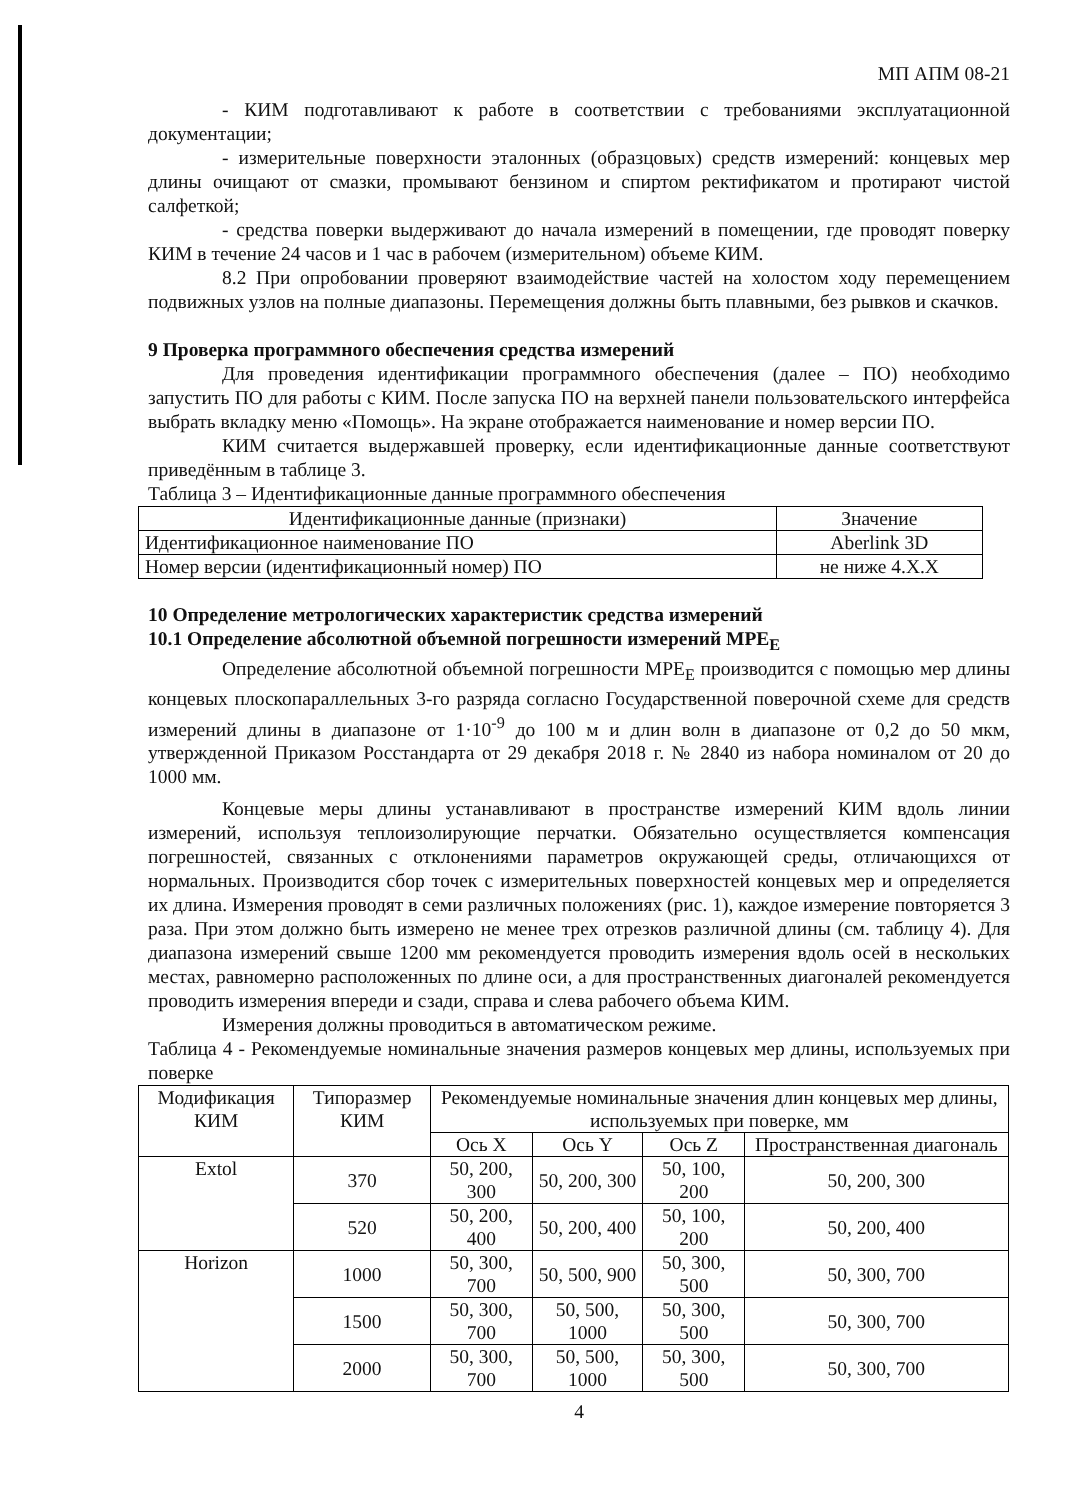МП АПМ 08-21
- КИМ подготавливают к работе в соответствии с требованиями эксплуатационной документации;
- измерительные поверхности эталонных (образцовых) средств измерений: концевых мер длины очищают от смазки, промывают бензином и спиртом ректификатом и протирают чистой салфеткой;
- средства поверки выдерживают до начала измерений в помещении, где проводят поверку КИМ в течение 24 часов и 1 час в рабочем (измерительном) объеме КИМ.
8.2 При опробовании проверяют взаимодействие частей на холостом ходу перемещением подвижных узлов на полные диапазоны. Перемещения должны быть плавными, без рывков и скачков.
9 Проверка программного обеспечения средства измерений
Для проведения идентификации программного обеспечения (далее – ПО) необходимо запустить ПО для работы с КИМ. После запуска ПО на верхней панели пользовательского интерфейса выбрать вкладку меню «Помощь». На экране отображается наименование и номер версии ПО.
КИМ считается выдержавшей проверку, если идентификационные данные соответствуют приведённым в таблице 3.
Таблица 3 – Идентификационные данные программного обеспечения
| Идентификационные данные (признаки) | Значение |
| --- | --- |
| Идентификационное наименование ПО | Aberlink 3D |
| Номер версии (идентификационный номер) ПО | не ниже 4.X.X |
10 Определение метрологических характеристик средства измерений
10.1 Определение абсолютной объемной погрешности измерений MPE<sub>E</sub>
Определение абсолютной объемной погрешности MPE<sub>E</sub> производится с помощью мер длины концевых плоскопараллельных 3-го разряда согласно Государственной поверочной схеме для средств измерений длины в диапазоне от 1·10<sup>-9</sup> до 100 м и длин волн в диапазоне от 0,2 до 50 мкм, утвержденной Приказом Росстандарта от 29 декабря 2018 г. № 2840 из набора номиналом от 20 до 1000 мм.
Концевые меры длины устанавливают в пространстве измерений КИМ вдоль линии измерений, используя теплоизолирующие перчатки. Обязательно осуществляется компенсация погрешностей, связанных с отклонениями параметров окружающей среды, отличающихся от нормальных. Производится сбор точек с измерительных поверхностей концевых мер и определяется их длина. Измерения проводят в семи различных положениях (рис. 1), каждое измерение повторяется 3 раза. При этом должно быть измерено не менее трех отрезков различной длины (см. таблицу 4). Для диапазона измерений свыше 1200 мм рекомендуется проводить измерения вдоль осей в нескольких местах, равномерно расположенных по длине оси, а для пространственных диагоналей рекомендуется проводить измерения впереди и сзади, справа и слева рабочего объема КИМ.
Измерения должны проводиться в автоматическом режиме.
Таблица 4 - Рекомендуемые номинальные значения размеров концевых мер длины, используемых при поверке
| Модификация КИМ | Типоразмер КИМ | Рекомендуемые номинальные значения длин концевых мер длины, используемых при поверке, мм | | | |
| --- | --- | --- | --- | --- | --- |
| | | Ось X | Ось Y | Ось Z | Пространственная диагональ |
| Extol | 370 | 50, 200, 300 | 50, 200, 300 | 50, 100, 200 | 50, 200, 300 |
| | 520 | 50, 200, 400 | 50, 200, 400 | 50, 100, 200 | 50, 200, 400 |
| Horizon | 1000 | 50, 300, 700 | 50, 500, 900 | 50, 300, 500 | 50, 300, 700 |
| | 1500 | 50, 300, 700 | 50, 500, 1000 | 50, 300, 500 | 50, 300, 700 |
| | 2000 | 50, 300, 700 | 50, 500, 1000 | 50, 300, 500 | 50, 300, 700 |
4